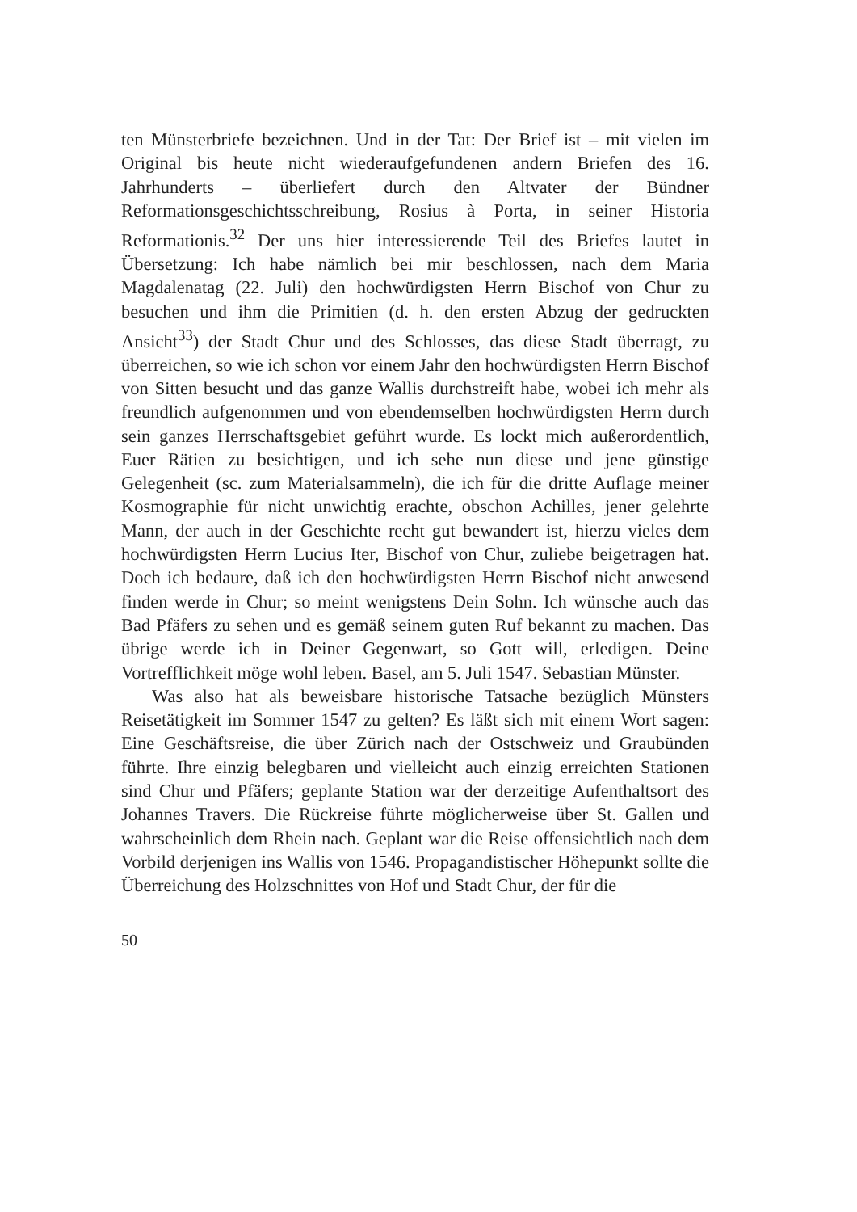ten Münsterbriefe bezeichnen. Und in der Tat: Der Brief ist – mit vielen im Original bis heute nicht wiederaufgefundenen andern Briefen des 16. Jahrhunderts – überliefert durch den Altvater der Bündner Reformationsgeschichtsschreibung, Rosius à Porta, in seiner Historia Reformationis.<sup>32</sup> Der uns hier interessierende Teil des Briefes lautet in Übersetzung: Ich habe nämlich bei mir beschlossen, nach dem Maria Magdalenatag (22. Juli) den hochwürdigsten Herrn Bischof von Chur zu besuchen und ihm die Primitien (d. h. den ersten Abzug der gedruckten Ansicht<sup>33</sup>) der Stadt Chur und des Schlosses, das diese Stadt überragt, zu überreichen, so wie ich schon vor einem Jahr den hochwürdigsten Herrn Bischof von Sitten besucht und das ganze Wallis durchstreift habe, wobei ich mehr als freundlich aufgenommen und von ebendemselben hochwürdigsten Herrn durch sein ganzes Herrschaftsgebiet geführt wurde. Es lockt mich außerordentlich, Euer Rätien zu besichtigen, und ich sehe nun diese und jene günstige Gelegenheit (sc. zum Materialsammeln), die ich für die dritte Auflage meiner Kosmographie für nicht unwichtig erachte, obschon Achilles, jener gelehrte Mann, der auch in der Geschichte recht gut bewandert ist, hierzu vieles dem hochwürdigsten Herrn Lucius Iter, Bischof von Chur, zuliebe beigetragen hat. Doch ich bedaure, daß ich den hochwürdigsten Herrn Bischof nicht anwesend finden werde in Chur; so meint wenigstens Dein Sohn. Ich wünsche auch das Bad Pfäfers zu sehen und es gemäß seinem guten Ruf bekannt zu machen. Das übrige werde ich in Deiner Gegenwart, so Gott will, erledigen. Deine Vortrefflichkeit möge wohl leben. Basel, am 5. Juli 1547. Sebastian Münster.
Was also hat als beweisbare historische Tatsache bezüglich Münsters Reisetätigkeit im Sommer 1547 zu gelten? Es läßt sich mit einem Wort sagen: Eine Geschäftsreise, die über Zürich nach der Ostschweiz und Graubünden führte. Ihre einzig belegbaren und vielleicht auch einzig erreichten Stationen sind Chur und Pfäfers; geplante Station war der derzeitige Aufenthaltsort des Johannes Travers. Die Rückreise führte möglicherweise über St. Gallen und wahrscheinlich dem Rhein nach. Geplant war die Reise offensichtlich nach dem Vorbild derjenigen ins Wallis von 1546. Propagandistischer Höhepunkt sollte die Überreichung des Holzschnittes von Hof und Stadt Chur, der für die
50